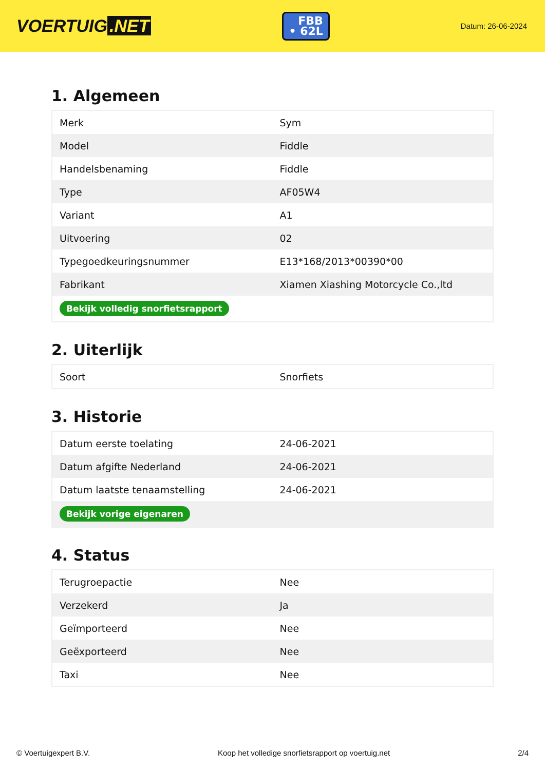VOERTUIG.NET
FBB
• 62L
Datum: 26-06-2024
1. Algemeen
| Merk | Sym |
| Model | Fiddle |
| Handelsbenaming | Fiddle |
| Type | AF05W4 |
| Variant | A1 |
| Uitvoering | 02 |
| Typegoedkeuringsnummer | E13*168/2013*00390*00 |
| Fabrikant | Xiamen Xiashing Motorcycle Co.,ltd |
| Bekijk volledig snorfietsrapport | |
2. Uiterlijk
| Soort | Snorfiets |
3. Historie
| Datum eerste toelating | 24-06-2021 |
| Datum afgifte Nederland | 24-06-2021 |
| Datum laatste tenaamstelling | 24-06-2021 |
| Bekijk vorige eigenaren | |
4. Status
| Terugroepactie | Nee |
| Verzekerd | Ja |
| Geïmporteerd | Nee |
| Geëxporteerd | Nee |
| Taxi | Nee |
© Voertuigexpert B.V. Koop het volledige snorfietsrapport op voertuig.net 2/4